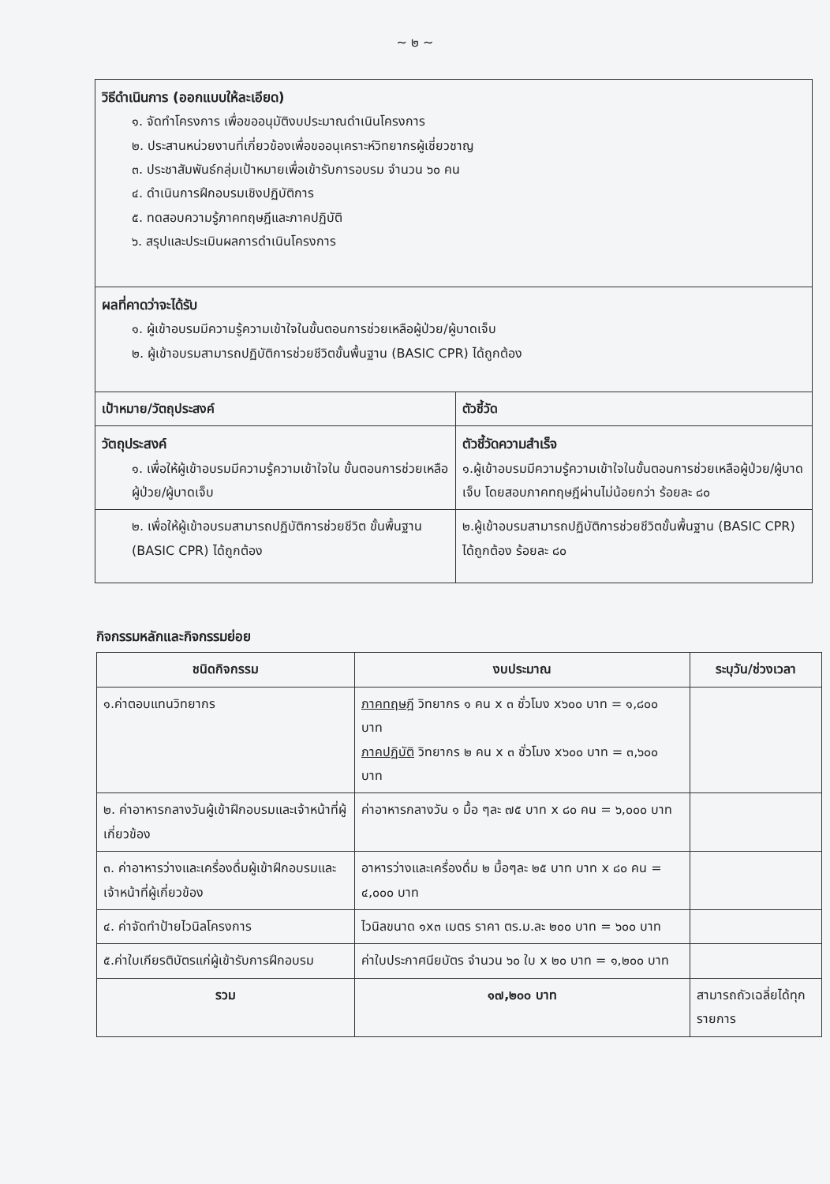~ ๒ ~
| วิธีดำเนินการ (ออกแบบให้ละเอียด) ๑. จัดทำโครงการ เพื่อขออนุมัติงบประมาณดำเนินโครงการ ๒. ประสานหน่วยงานที่เกี่ยวข้องเพื่อขออนุเคราะห์วิทยากรผู้เชี่ยวชาญ ๓. ประชาสัมพันธ์กลุ่มเป้าหมายเพื่อเข้ารับการอบรม จำนวน ๖๐ คน ๔. ดำเนินการฝึกอบรมเชิงปฏิบัติการ ๕. ทดสอบความรู้ภาคทฤษฎีและภาคปฏิบัติ ๖. สรุปและประเมินผลการดำเนินโครงการ | |
| ผลที่คาดว่าจะได้รับ ๑. ผู้เข้าอบรมมีความรู้ความเข้าใจในขั้นตอนการช่วยเหลือผู้ป่วย/ผู้บาดเจ็บ ๒. ผู้เข้าอบรมสามารถปฏิบัติการช่วยชีวิตขั้นพื้นฐาน (BASIC CPR) ได้ถูกต้อง | |
| เป้าหมาย/วัตถุประสงค์ | ตัวชี้วัด |
| วัตถุประสงค์ ๑. เพื่อให้ผู้เข้าอบรมมีความรู้ความเข้าใจใน ขั้นตอนการช่วยเหลือผู้ป่วย/ผู้บาดเจ็บ | ตัวชี้วัดความสำเร็จ ๑.ผู้เข้าอบรมมีความรู้ความเข้าใจในขั้นตอนการช่วยเหลือผู้ป่วย/ผู้บาดเจ็บ โดยสอบภาคทฤษฎีผ่านไม่น้อยกว่า ร้อยละ ๘๐ |
| ๒. เพื่อให้ผู้เข้าอบรมสามารถปฏิบัติการช่วยชีวิต ขั้นพื้นฐาน (BASIC CPR) ได้ถูกต้อง | ๒.ผู้เข้าอบรมสามารถปฏิบัติการช่วยชีวิตขั้นพื้นฐาน (BASIC CPR) ได้ถูกต้อง ร้อยละ ๘๐ |
กิจกรรมหลักและกิจกรรมย่อย
| ชนิดกิจกรรม | งบประมาณ | ระบุวัน/ช่วงเวลา |
| --- | --- | --- |
| ๑.ค่าตอบแทนวิทยากร | ภาคทฤษฎี วิทยากร ๑ คน x ๓ ชั่วโมง x๖๐๐ บาท = ๑,๘๐๐ บาท ภาคปฏิบัติ วิทยากร ๒ คน x ๓ ชั่วโมง x๖๐๐ บาท = ๓,๖๐๐ บาท | |
| ๒. ค่าอาหารกลางวันผู้เข้าฝึกอบรมและเจ้าหน้าที่ผู้เกี่ยวข้อง | ค่าอาหารกลางวัน ๑ มื้อ ๆละ ๗๕ บาท x ๘๐ คน = ๖,๐๐๐ บาท | |
| ๓. ค่าอาหารว่างและเครื่องดื่มผู้เข้าฝึกอบรมและเจ้าหน้าที่ผู้เกี่ยวข้อง | อาหารว่างและเครื่องดื่ม ๒ มื้อๆละ ๒๕ บาท บาท x ๘๐ คน = ๔,๐๐๐ บาท | |
| ๔. ค่าจัดทำป้ายไวนิลโครงการ | ไวนิลขนาด ๑x๓ เมตร ราคา ตร.ม.ละ ๒๐๐ บาท = ๖๐๐ บาท | |
| ๕.ค่าใบเกียรติบัตรแก่ผู้เข้ารับการฝึกอบรม | ค่าใบประกาศนียบัตร จำนวน ๖๐ ใบ x ๒๐ บาท = ๑,๒๐๐ บาท | |
| รวม | ๑๗,๒๐๐ บาท | สามารถถัวเฉลี่ยได้ทุกรายการ |